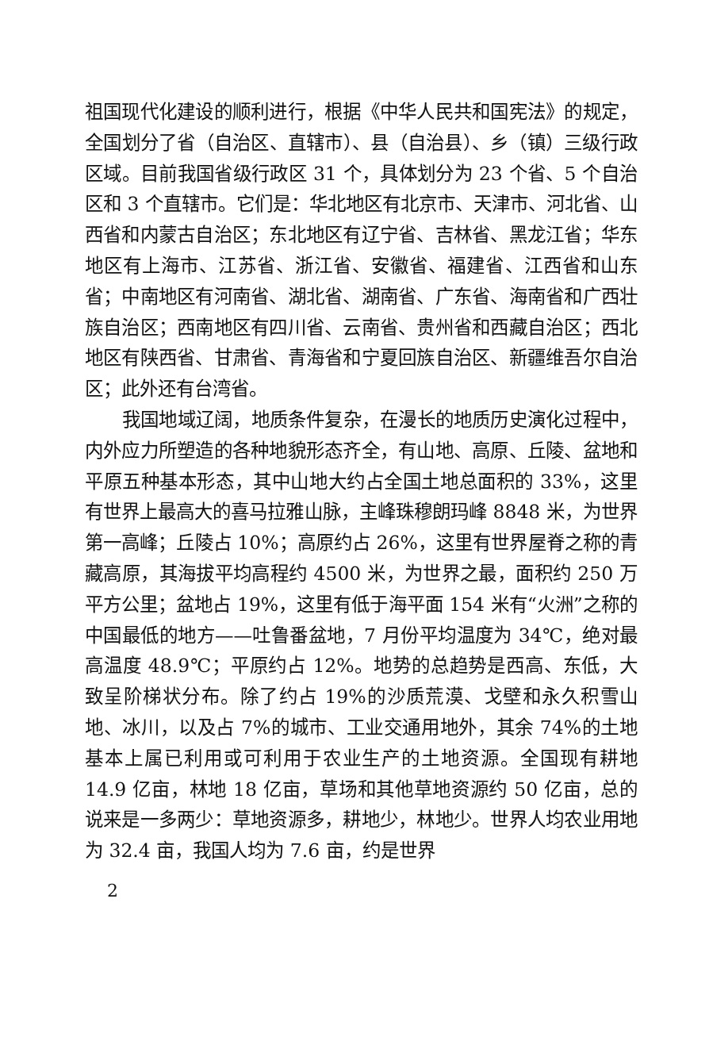祖国现代化建设的顺利进行，根据《中华人民共和国宪法》的规定，全国划分了省（自治区、直辖市）、县（自治县）、乡（镇）三级行政区域。目前我国省级行政区 31 个，具体划分为 23 个省、5 个自治区和 3 个直辖市。它们是：华北地区有北京市、天津市、河北省、山西省和内蒙古自治区；东北地区有辽宁省、吉林省、黑龙江省；华东地区有上海市、江苏省、浙江省、安徽省、福建省、江西省和山东省；中南地区有河南省、湖北省、湖南省、广东省、海南省和广西壮族自治区；西南地区有四川省、云南省、贵州省和西藏自治区；西北地区有陕西省、甘肃省、青海省和宁夏回族自治区、新疆维吾尔自治区；此外还有台湾省。
我国地域辽阔，地质条件复杂，在漫长的地质历史演化过程中，内外应力所塑造的各种地貌形态齐全，有山地、高原、丘陵、盆地和平原五种基本形态，其中山地大约占全国土地总面积的 33%，这里有世界上最高大的喜马拉雅山脉，主峰珠穆朗玛峰 8848 米，为世界第一高峰；丘陵占 10%；高原约占 26%，这里有世界屋脊之称的青藏高原，其海拔平均高程约 4500 米，为世界之最，面积约 250 万平方公里；盆地占 19%，这里有低于海平面 154 米有“火洲”之称的中国最低的地方——吐鲁番盆地，7 月份平均温度为 34℃，绝对最高温度 48.9℃；平原约占 12%。地势的总趋势是西高、东低，大致呈阶梯状分布。除了约占 19%的沙质荒漠、戈壁和永久积雪山地、冰川，以及占 7%的城市、工业交通用地外，其余 74%的土地基本上属已利用或可利用于农业生产的土地资源。全国现有耕地 14.9 亿亩，林地 18 亿亩，草场和其他草地资源约 50 亿亩，总的说来是一多两少：草地资源多，耕地少，林地少。世界人均农业用地为 32.4 亩，我国人均为 7.6 亩，约是世界
2